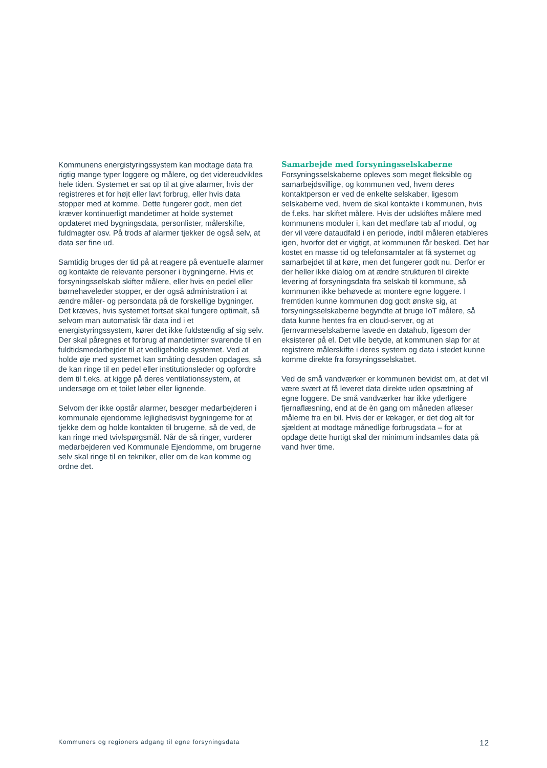Kommunens energistyringssystem kan modtage data fra rigtig mange typer loggere og målere, og det videreudvikles hele tiden. Systemet er sat op til at give alarmer, hvis der registreres et for højt eller lavt forbrug, eller hvis data stopper med at komme. Dette fungerer godt, men det kræver kontinuerligt mandetimer at holde systemet opdateret med bygningsdata, personlister, målerskifte, fuldmagter osv. På trods af alarmer tjekker de også selv, at data ser fine ud.
Samtidig bruges der tid på at reagere på eventuelle alarmer og kontakte de relevante personer i bygningerne. Hvis et forsyningsselskab skifter målere, eller hvis en pedel eller børnehaveleder stopper, er der også administration i at ændre måler- og persondata på de forskellige bygninger. Det kræves, hvis systemet fortsat skal fungere optimalt, så selvom man automatisk får data ind i et energistyringssystem, kører det ikke fuldstændig af sig selv. Der skal påregnes et forbrug af mandetimer svarende til en fuldtidsmedarbejder til at vedligeholde systemet. Ved at holde øje med systemet kan småting desuden opdages, så de kan ringe til en pedel eller institutionsleder og opfordre dem til f.eks. at kigge på deres ventilationssystem, at undersøge om et toilet løber eller lignende.
Selvom der ikke opstår alarmer, besøger medarbejderen i kommunale ejendomme lejlighedsvist bygningerne for at tjekke dem og holde kontakten til brugerne, så de ved, de kan ringe med tvivlspørgsmål. Når de så ringer, vurderer medarbejderen ved Kommunale Ejendomme, om brugerne selv skal ringe til en tekniker, eller om de kan komme og ordne det.
Samarbejde med forsyningsselskaberne
Forsyningsselskaberne opleves som meget fleksible og samarbejdsvillige, og kommunen ved, hvem deres kontaktperson er ved de enkelte selskaber, ligesom selskaberne ved, hvem de skal kontakte i kommunen, hvis de f.eks. har skiftet målere. Hvis der udskiftes målere med kommunens moduler i, kan det medføre tab af modul, og der vil være dataudfald i en periode, indtil måleren etableres igen, hvorfor det er vigtigt, at kommunen får besked. Det har kostet en masse tid og telefonsamtaler at få systemet og samarbejdet til at køre, men det fungerer godt nu. Derfor er der heller ikke dialog om at ændre strukturen til direkte levering af forsyningsdata fra selskab til kommune, så kommunen ikke behøvede at montere egne loggere. I fremtiden kunne kommunen dog godt ønske sig, at forsyningsselskaberne begyndte at bruge IoT målere, så data kunne hentes fra en cloud-server, og at fjernvarmeselskaberne lavede en datahub, ligesom der eksisterer på el. Det ville betyde, at kommunen slap for at registrere målerskifte i deres system og data i stedet kunne komme direkte fra forsyningsselskabet.
Ved de små vandværker er kommunen bevidst om, at det vil være svært at få leveret data direkte uden opsætning af egne loggere. De små vandværker har ikke yderligere fjernaflæsning, end at de èn gang om måneden aflæser målerne fra en bil. Hvis der er lækager, er det dog alt for sjældent at modtage månedlige forbrugsdata – for at opdage dette hurtigt skal der minimum indsamles data på vand hver time.
Kommuners og regioners adgang til egne forsyningsdata 12